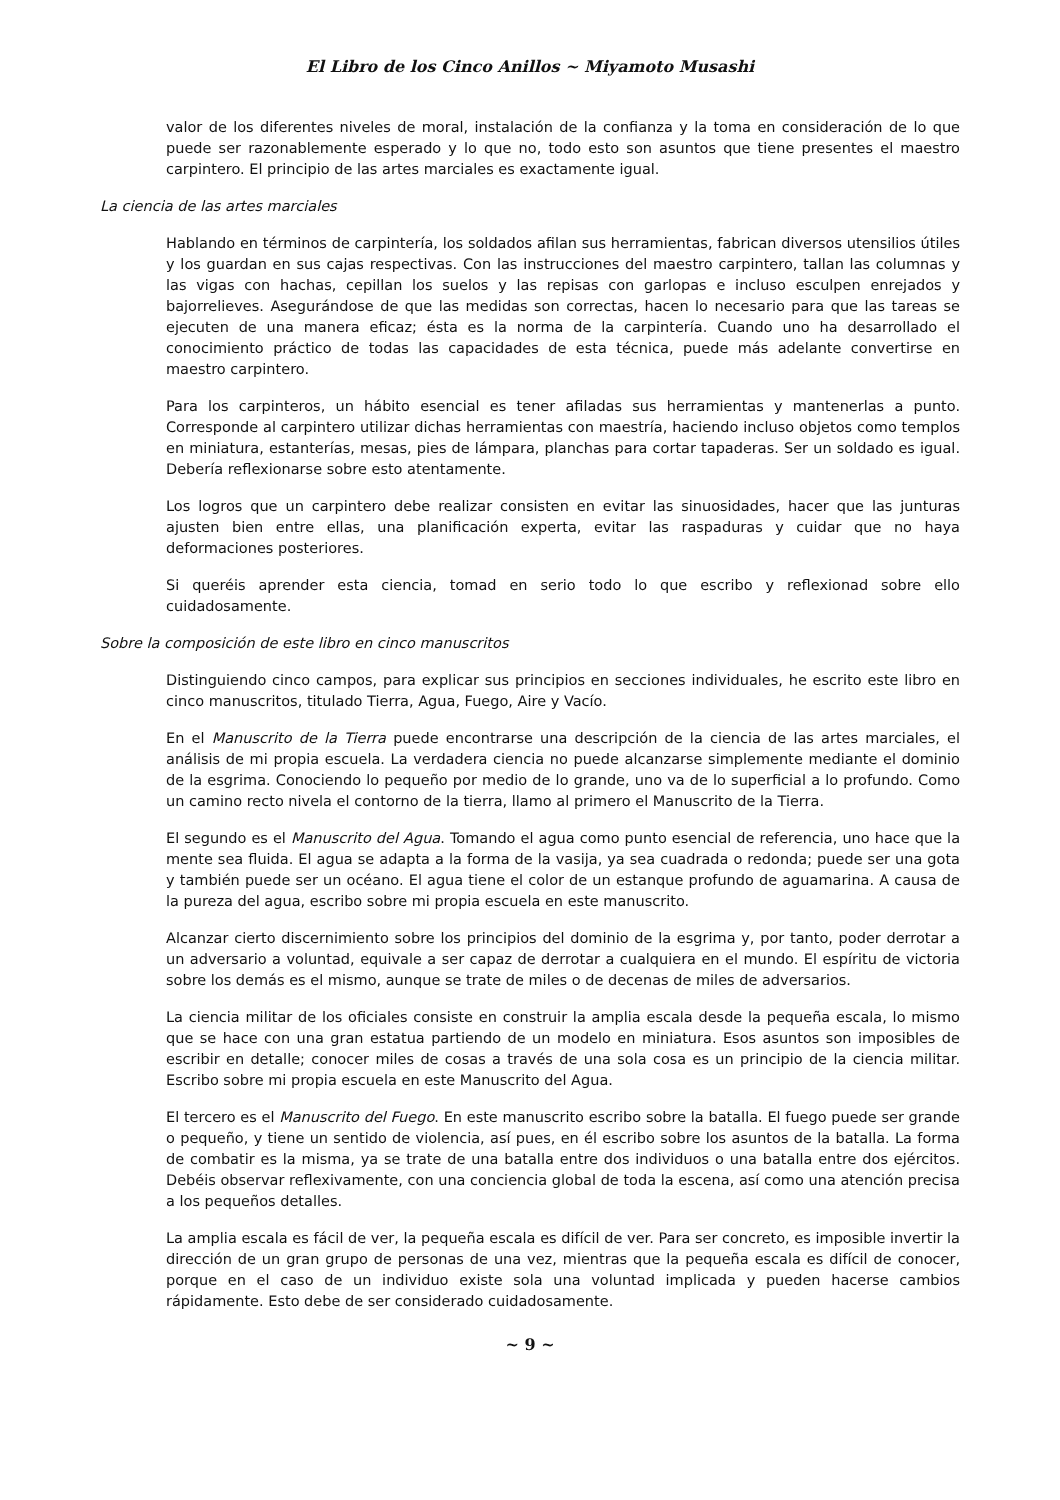El Libro de los Cinco Anillos ~ Miyamoto Musashi
valor de los diferentes niveles de moral, instalación de la confianza y la toma en consideración de lo que puede ser razonablemente esperado y lo que no, todo esto son asuntos que tiene presentes el maestro carpintero. El principio de las artes marciales es exactamente igual.
La ciencia de las artes marciales
Hablando en términos de carpintería, los soldados afilan sus herramientas, fabrican diversos utensilios útiles y los guardan en sus cajas respectivas. Con las instrucciones del maestro carpintero, tallan las columnas y las vigas con hachas, cepillan los suelos y las repisas con garlopas e incluso esculpen enrejados y bajorrelieves. Asegurándose de que las medidas son correctas, hacen lo necesario para que las tareas se ejecuten de una manera eficaz; ésta es la norma de la carpintería. Cuando uno ha desarrollado el conocimiento práctico de todas las capacidades de esta técnica, puede más adelante convertirse en maestro carpintero.
Para los carpinteros, un hábito esencial es tener afiladas sus herramientas y mantenerlas a punto. Corresponde al carpintero utilizar dichas herramientas con maestría, haciendo incluso objetos como templos en miniatura, estanterías, mesas, pies de lámpara, planchas para cortar tapaderas. Ser un soldado es igual. Debería reflexionarse sobre esto atentamente.
Los logros que un carpintero debe realizar consisten en evitar las sinuosidades, hacer que las junturas ajusten bien entre ellas, una planificación experta, evitar las raspaduras y cuidar que no haya deformaciones posteriores.
Si queréis aprender esta ciencia, tomad en serio todo lo que escribo y reflexionad sobre ello cuidadosamente.
Sobre la composición de este libro en cinco manuscritos
Distinguiendo cinco campos, para explicar sus principios en secciones individuales, he escrito este libro en cinco manuscritos, titulado Tierra, Agua, Fuego, Aire y Vacío.
En el Manuscrito de la Tierra puede encontrarse una descripción de la ciencia de las artes marciales, el análisis de mi propia escuela. La verdadera ciencia no puede alcanzarse simplemente mediante el dominio de la esgrima. Conociendo lo pequeño por medio de lo grande, uno va de lo superficial a lo profundo. Como un camino recto nivela el contorno de la tierra, llamo al primero el Manuscrito de la Tierra.
El segundo es el Manuscrito del Agua. Tomando el agua como punto esencial de referencia, uno hace que la mente sea fluida. El agua se adapta a la forma de la vasija, ya sea cuadrada o redonda; puede ser una gota y también puede ser un océano. El agua tiene el color de un estanque profundo de aguamarina. A causa de la pureza del agua, escribo sobre mi propia escuela en este manuscrito.
Alcanzar cierto discernimiento sobre los principios del dominio de la esgrima y, por tanto, poder derrotar a un adversario a voluntad, equivale a ser capaz de derrotar a cualquiera en el mundo. El espíritu de victoria sobre los demás es el mismo, aunque se trate de miles o de decenas de miles de adversarios.
La ciencia militar de los oficiales consiste en construir la amplia escala desde la pequeña escala, lo mismo que se hace con una gran estatua partiendo de un modelo en miniatura. Esos asuntos son imposibles de escribir en detalle; conocer miles de cosas a través de una sola cosa es un principio de la ciencia militar. Escribo sobre mi propia escuela en este Manuscrito del Agua.
El tercero es el Manuscrito del Fuego. En este manuscrito escribo sobre la batalla. El fuego puede ser grande o pequeño, y tiene un sentido de violencia, así pues, en él escribo sobre los asuntos de la batalla. La forma de combatir es la misma, ya se trate de una batalla entre dos individuos o una batalla entre dos ejércitos. Debéis observar reflexivamente, con una conciencia global de toda la escena, así como una atención precisa a los pequeños detalles.
La amplia escala es fácil de ver, la pequeña escala es difícil de ver. Para ser concreto, es imposible invertir la dirección de un gran grupo de personas de una vez, mientras que la pequeña escala es difícil de conocer, porque en el caso de un individuo existe sola una voluntad implicada y pueden hacerse cambios rápidamente. Esto debe de ser considerado cuidadosamente.
~ 9 ~